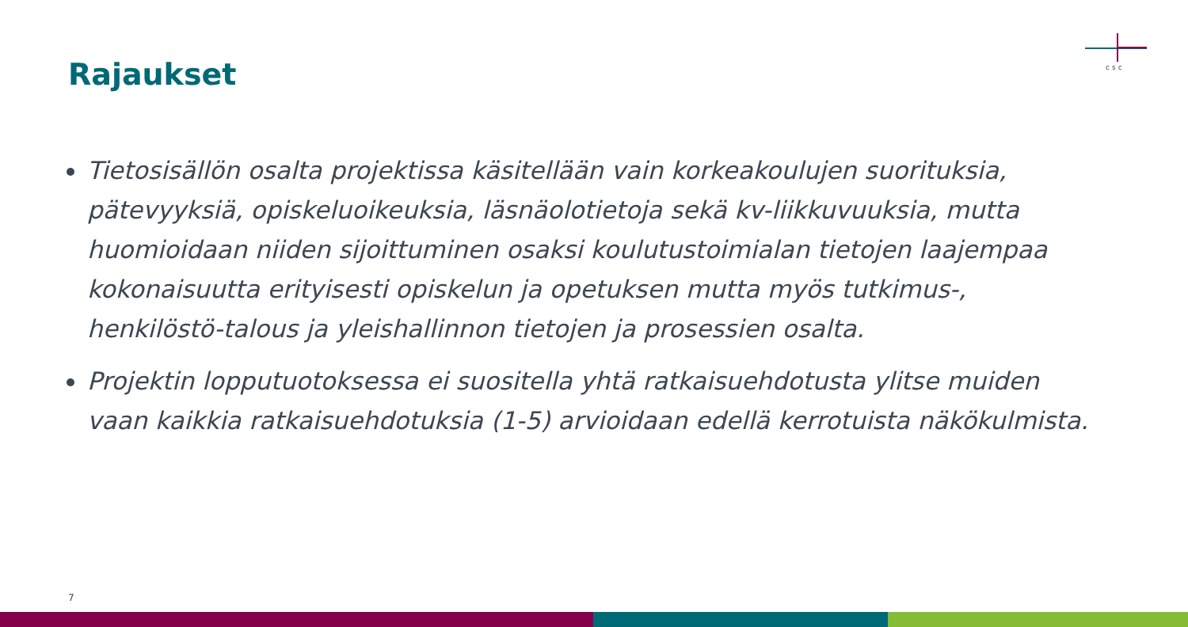Rajaukset
csc
Tietosisällön osalta projektissa käsitellään vain korkeakoulujen suorituksia, pätevyyksiä, opiskeluoikeuksia, läsnäolotietoja sekä kv-liikkuvuuksia, mutta huomioidaan niiden sijoittuminen osaksi koulutustoimialan tietojen laajempaa kokonaisuutta erityisesti opiskelun ja opetuksen mutta myös tutkimus-, henkilöstö-talous ja yleishallinnon tietojen ja prosessien osalta.
Projektin lopputuotoksessa ei suositella yhtä ratkaisuehdotusta ylitse muiden vaan kaikkia ratkaisuehdotuksia (1-5) arvioidaan edellä kerrotuista näkökulmista.
7